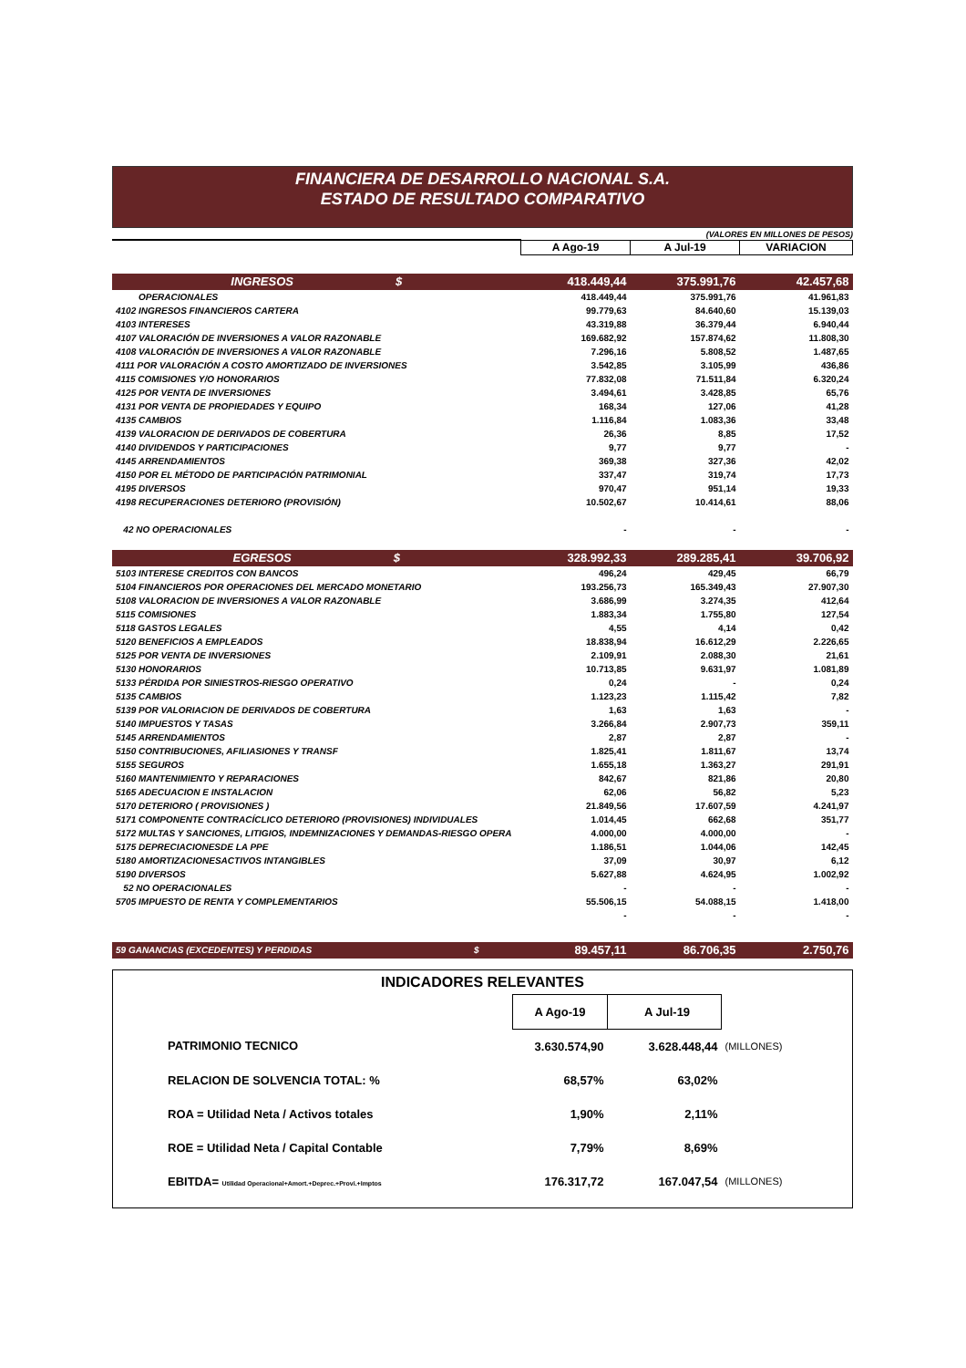FINANCIERA DE DESARROLLO NACIONAL S.A.
ESTADO DE RESULTADO COMPARATIVO
(VALORES EN MILLONES DE PESOS)
| | A Ago-19 | A Jul-19 | VARIACION |
| INGRESOS $ | 418.449,44 | 375.991,76 | 42.457,68 |
| OPERACIONALES | 418.449,44 | 375.991,76 | 41.961,83 |
| 4102 INGRESOS FINANCIEROS CARTERA | 99.779,63 | 84.640,60 | 15.139,03 |
| 4103 INTERESES | 43.319,88 | 36.379,44 | 6.940,44 |
| 4107 VALORACIÓN DE INVERSIONES A VALOR RAZONABLE | 169.682,92 | 157.874,62 | 11.808,30 |
| 4108 VALORACIÓN DE INVERSIONES A VALOR RAZONABLE | 7.296,16 | 5.808,52 | 1.487,65 |
| 4111 POR VALORACIÓN A COSTO AMORTIZADO DE INVERSIONES | 3.542,85 | 3.105,99 | 436,86 |
| 4115 COMISIONES Y/O HONORARIOS | 77.832,08 | 71.511,84 | 6.320,24 |
| 4125 POR VENTA DE INVERSIONES | 3.494,61 | 3.428,85 | 65,76 |
| 4131 POR VENTA DE PROPIEDADES Y EQUIPO | 168,34 | 127,06 | 41,28 |
| 4135 CAMBIOS | 1.116,84 | 1.083,36 | 33,48 |
| 4139 VALORACION DE DERIVADOS DE COBERTURA | 26,36 | 8,85 | 17,52 |
| 4140 DIVIDENDOS Y PARTICIPACIONES | 9,77 | 9,77 | - |
| 4145 ARRENDAMIENTOS | 369,38 | 327,36 | 42,02 |
| 4150 POR EL MÉTODO DE PARTICIPACIÓN PATRIMONIAL | 337,47 | 319,74 | 17,73 |
| 4195 DIVERSOS | 970,47 | 951,14 | 19,33 |
| 4198 RECUPERACIONES DETERIORO (PROVISIÓN) | 10.502,67 | 10.414,61 | 88,06 |
| 42 NO OPERACIONALES | - | - | - |
| EGRESOS $ | 328.992,33 | 289.285,41 | 39.706,92 |
| 5103 INTERESE CREDITOS CON BANCOS | 496,24 | 429,45 | 66,79 |
| 5104 FINANCIEROS POR OPERACIONES DEL MERCADO MONETARIO | 193.256,73 | 165.349,43 | 27.907,30 |
| 5108 VALORACION DE INVERSIONES A VALOR RAZONABLE | 3.686,99 | 3.274,35 | 412,64 |
| 5115 COMISIONES | 1.883,34 | 1.755,80 | 127,54 |
| 5118 GASTOS LEGALES | 4,55 | 4,14 | 0,42 |
| 5120 BENEFICIOS A EMPLEADOS | 18.838,94 | 16.612,29 | 2.226,65 |
| 5125 POR VENTA DE INVERSIONES | 2.109,91 | 2.088,30 | 21,61 |
| 5130 HONORARIOS | 10.713,85 | 9.631,97 | 1.081,89 |
| 5133 PÉRDIDA POR SINIESTROS-RIESGO OPERATIVO | 0,24 | - | 0,24 |
| 5135 CAMBIOS | 1.123,23 | 1.115,42 | 7,82 |
| 5139 POR VALORIACION DE DERIVADOS DE COBERTURA | 1,63 | 1,63 | - |
| 5140 IMPUESTOS Y TASAS | 3.266,84 | 2.907,73 | 359,11 |
| 5145 ARRENDAMIENTOS | 2,87 | 2,87 | - |
| 5150 CONTRIBUCIONES, AFILIASIONES Y TRANSF | 1.825,41 | 1.811,67 | 13,74 |
| 5155 SEGUROS | 1.655,18 | 1.363,27 | 291,91 |
| 5160 MANTENIMIENTO Y REPARACIONES | 842,67 | 821,86 | 20,80 |
| 5165 ADECUACION E INSTALACION | 62,06 | 56,82 | 5,23 |
| 5170 DETERIORO ( PROVISIONES ) | 21.849,56 | 17.607,59 | 4.241,97 |
| 5171 COMPONENTE CONTRACÍCLICO DETERIORO (PROVISIONES) INDIVIDUALES | 1.014,45 | 662,68 | 351,77 |
| 5172 MULTAS Y SANCIONES, LITIGIOS, INDEMNIZACIONES Y DEMANDAS-RIESGO OPERA | 4.000,00 | 4.000,00 | - |
| 5175 DEPRECIACIONESDE LA PPE | 1.186,51 | 1.044,06 | 142,45 |
| 5180 AMORTIZACIONESACTIVOS INTANGIBLES | 37,09 | 30,97 | 6,12 |
| 5190 DIVERSOS | 5.627,88 | 4.624,95 | 1.002,92 |
| 52 NO OPERACIONALES | - | - | - |
| 5705 IMPUESTO DE RENTA Y COMPLEMENTARIOS | 55.506,15 | 54.088,15 | 1.418,00 |
| | - | - | - |
| 59 GANANCIAS (EXCEDENTES) Y PERDIDAS $ | 89.457,11 | 86.706,35 | 2.750,76 |
INDICADORES RELEVANTES
| | A Ago-19 | A Jul-19 | |
| PATRIMONIO TECNICO | 3.630.574,90 | 3.628.448,44 | (MILLONES) |
| RELACION DE SOLVENCIA TOTAL: % | 68,57% | 63,02% | |
| ROA = Utilidad Neta / Activos totales | 1,90% | 2,11% | |
| ROE = Utilidad Neta / Capital Contable | 7,79% | 8,69% | |
| EBITDA= Utilidad Operacional+Amort.+Deprec.+Provi.+Imptos | 176.317,72 | 167.047,54 | (MILLONES) |